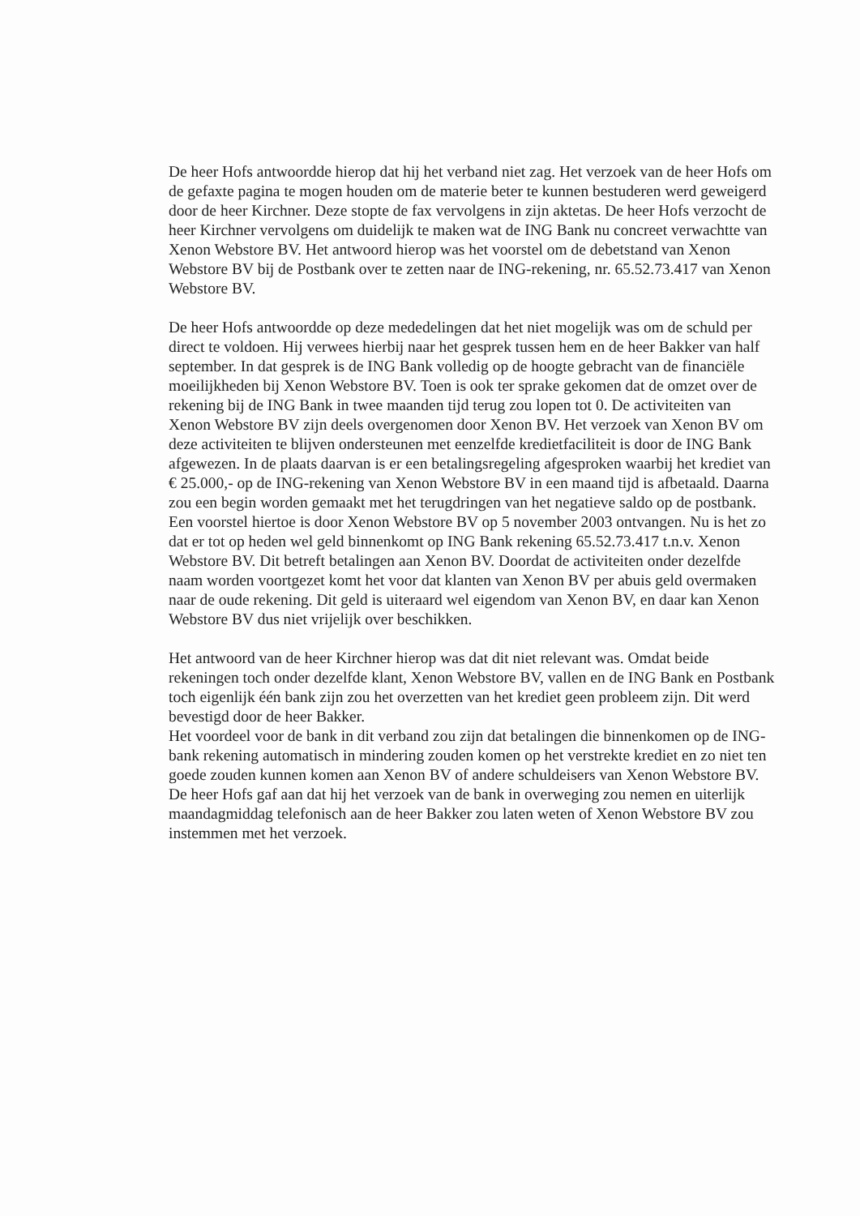De heer Hofs antwoordde hierop dat hij het verband niet zag. Het verzoek van de heer Hofs om de gefaxte pagina te mogen houden om de materie beter te kunnen bestuderen werd geweigerd door de heer Kirchner. Deze stopte de fax vervolgens in zijn aktetas. De heer Hofs verzocht de heer Kirchner vervolgens om duidelijk te maken wat de ING Bank nu concreet verwachtte van Xenon Webstore BV. Het antwoord hierop was het voorstel om de debetstand van Xenon Webstore BV bij de Postbank over te zetten naar de ING-rekening, nr. 65.52.73.417 van Xenon Webstore BV.
De heer Hofs antwoordde op deze mededelingen dat het niet mogelijk was om de schuld per direct te voldoen. Hij verwees hierbij naar het gesprek tussen hem en de heer Bakker van half september. In dat gesprek is de ING Bank volledig op de hoogte gebracht van de financiële moeilijkheden bij Xenon Webstore BV. Toen is ook ter sprake gekomen dat de omzet over de rekening bij de ING Bank in twee maanden tijd terug zou lopen tot 0. De activiteiten van Xenon Webstore BV zijn deels overgenomen door Xenon BV. Het verzoek van Xenon BV om deze activiteiten te blijven ondersteunen met eenzelfde kredietfaciliteit is door de ING Bank afgewezen. In de plaats daarvan is er een betalingsregeling afgesproken waarbij het krediet van € 25.000,- op de ING-rekening van Xenon Webstore BV in een maand tijd is afbetaald. Daarna zou een begin worden gemaakt met het terugdringen van het negatieve saldo op de postbank.
Een voorstel hiertoe is door Xenon Webstore BV op 5 november 2003 ontvangen. Nu is het zo dat er tot op heden wel geld binnenkomt op ING Bank rekening 65.52.73.417 t.n.v. Xenon Webstore BV. Dit betreft betalingen aan Xenon BV. Doordat de activiteiten onder dezelfde naam worden voortgezet komt het voor dat klanten van Xenon BV per abuis geld overmaken naar de oude rekening. Dit geld is uiteraard wel eigendom van Xenon BV, en daar kan Xenon Webstore BV dus niet vrijelijk over beschikken.
Het antwoord van de heer Kirchner hierop was dat dit niet relevant was. Omdat beide rekeningen toch onder dezelfde klant, Xenon Webstore BV, vallen en de ING Bank en Postbank toch eigenlijk één bank zijn zou het overzetten van het krediet geen probleem zijn. Dit werd bevestigd door de heer Bakker.
Het voordeel voor de bank in dit verband zou zijn dat betalingen die binnenkomen op de ING-bank rekening automatisch in mindering zouden komen op het verstrekte krediet en zo niet ten goede zouden kunnen komen aan Xenon BV of andere schuldeisers van Xenon Webstore BV.
De heer Hofs gaf aan dat hij het verzoek van de bank in overweging zou nemen en uiterlijk maandagmiddag telefonisch aan de heer Bakker zou laten weten of Xenon Webstore BV zou instemmen met het verzoek.